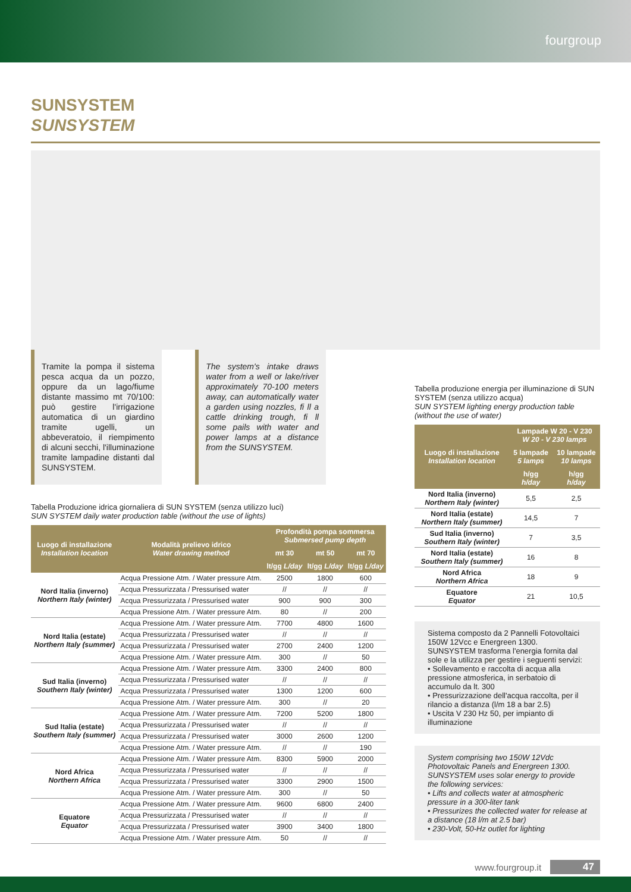fourgroup
SUNSYSTEM
SUNSYSTEM
Tramite la pompa il sistema pesca acqua da un pozzo, oppure da un lago/fiume distante massimo mt 70/100: può gestire l'irrigazione automatica di un giardino tramite ugelli, un abbeveratoio, il riempimento di alcuni secchi, l'illuminazione tramite lampadine distanti dal SUNSYSTEM.
The system's intake draws water from a well or lake/river approximately 70-100 meters away, can automatically water a garden using nozzles, fi ll a cattle drinking trough, fi ll some pails with water and power lamps at a distance from the SUNSYSTEM.
Tabella Produzione idrica giornaliera di SUN SYSTEM (senza utilizzo luci)
SUN SYSTEM daily water production table (without the use of lights)
| Luogo di installazione Installation location | Modalità prelievo idrico Water drawing method | Profondità pompa sommersa Submersed pump depth | | |
| --- | --- | --- | --- | --- |
| | | mt 30 | mt 50 | mt 70 |
| | | lt/gg L/day | lt/gg L/day | lt/gg L/day |
| Nord Italia (inverno) Northern Italy (winter) | Acqua Pressione Atm. / Water pressure Atm. | 2500 | 1800 | 600 |
| | Acqua Pressurizzata / Pressurised water | // | // | // |
| | Acqua Pressurizzata / Pressurised water | 900 | 900 | 300 |
| | Acqua Pressione Atm. / Water pressure Atm. | 80 | // | 200 |
| Nord Italia (estate) Northern Italy (summer) | Acqua Pressione Atm. / Water pressure Atm. | 7700 | 4800 | 1600 |
| | Acqua Pressurizzata / Pressurised water | // | // | // |
| | Acqua Pressurizzata / Pressurised water | 2700 | 2400 | 1200 |
| | Acqua Pressione Atm. / Water pressure Atm. | 300 | // | 50 |
| Sud Italia (inverno) Southern Italy (winter) | Acqua Pressione Atm. / Water pressure Atm. | 3300 | 2400 | 800 |
| | Acqua Pressurizzata / Pressurised water | // | // | // |
| | Acqua Pressurizzata / Pressurised water | 1300 | 1200 | 600 |
| | Acqua Pressione Atm. / Water pressure Atm. | 300 | // | 20 |
| Sud Italia (estate) Southern Italy (summer) | Acqua Pressione Atm. / Water pressure Atm. | 7200 | 5200 | 1800 |
| | Acqua Pressurizzata / Pressurised water | // | // | // |
| | Acqua Pressurizzata / Pressurised water | 3000 | 2600 | 1200 |
| | Acqua Pressione Atm. / Water pressure Atm. | // | // | 190 |
| Nord Africa Northern Africa | Acqua Pressione Atm. / Water pressure Atm. | 8300 | 5900 | 2000 |
| | Acqua Pressurizzata / Pressurised water | // | // | // |
| | Acqua Pressurizzata / Pressurised water | 3300 | 2900 | 1500 |
| | Acqua Pressione Atm. / Water pressure Atm. | 300 | // | 50 |
| Equatore Equator | Acqua Pressione Atm. / Water pressure Atm. | 9600 | 6800 | 2400 |
| | Acqua Pressurizzata / Pressurised water | // | // | // |
| | Acqua Pressurizzata / Pressurised water | 3900 | 3400 | 1800 |
| | Acqua Pressione Atm. / Water pressure Atm. | 50 | // | // |
Tabella produzione energia per illuminazione di SUN SYSTEM (senza utilizzo acqua)
SUN SYSTEM lighting energy production table (without the use of water)
| Luogo di installazione Installation location | Lampade W 20 - V 230 W 20 - V 230 lamps | |
| --- | --- | --- |
| | 5 lampade 5 lamps | 10 lampade 10 lamps |
| | h/gg h/day | h/gg h/day |
| Nord Italia (inverno) Northern Italy (winter) | 5,5 | 2,5 |
| Nord Italia (estate) Northern Italy (summer) | 14,5 | 7 |
| Sud Italia (inverno) Southern Italy (winter) | 7 | 3,5 |
| Nord Italia (estate) Southern Italy (summer) | 16 | 8 |
| Nord Africa Northern Africa | 18 | 9 |
| Equatore Equator | 21 | 10,5 |
Sistema composto da 2 Pannelli Fotovoltaici 150W 12Vcc e Energreen 1300.
SUNSYSTEM trasforma l'energia fornita dal sole e la utilizza per gestire i seguenti servizi:
• Sollevamento e raccolta di acqua alla pressione atmosferica, in serbatoio di accumulo da lt. 300
• Pressurizzazione dell'acqua raccolta, per il rilancio a distanza (l/m 18 a bar 2.5)
• Uscita V 230 Hz 50, per impianto di illuminazione
System comprising two 150W 12Vdc Photovoltaic Panels and Energreen 1300.
SUNSYSTEM uses solar energy to provide the following services:
• Lifts and collects water at atmospheric pressure in a 300-liter tank
• Pressurizes the collected water for release at a distance (18 l/m at 2.5 bar)
• 230-Volt, 50-Hz outlet for lighting
www.fourgroup.it 47